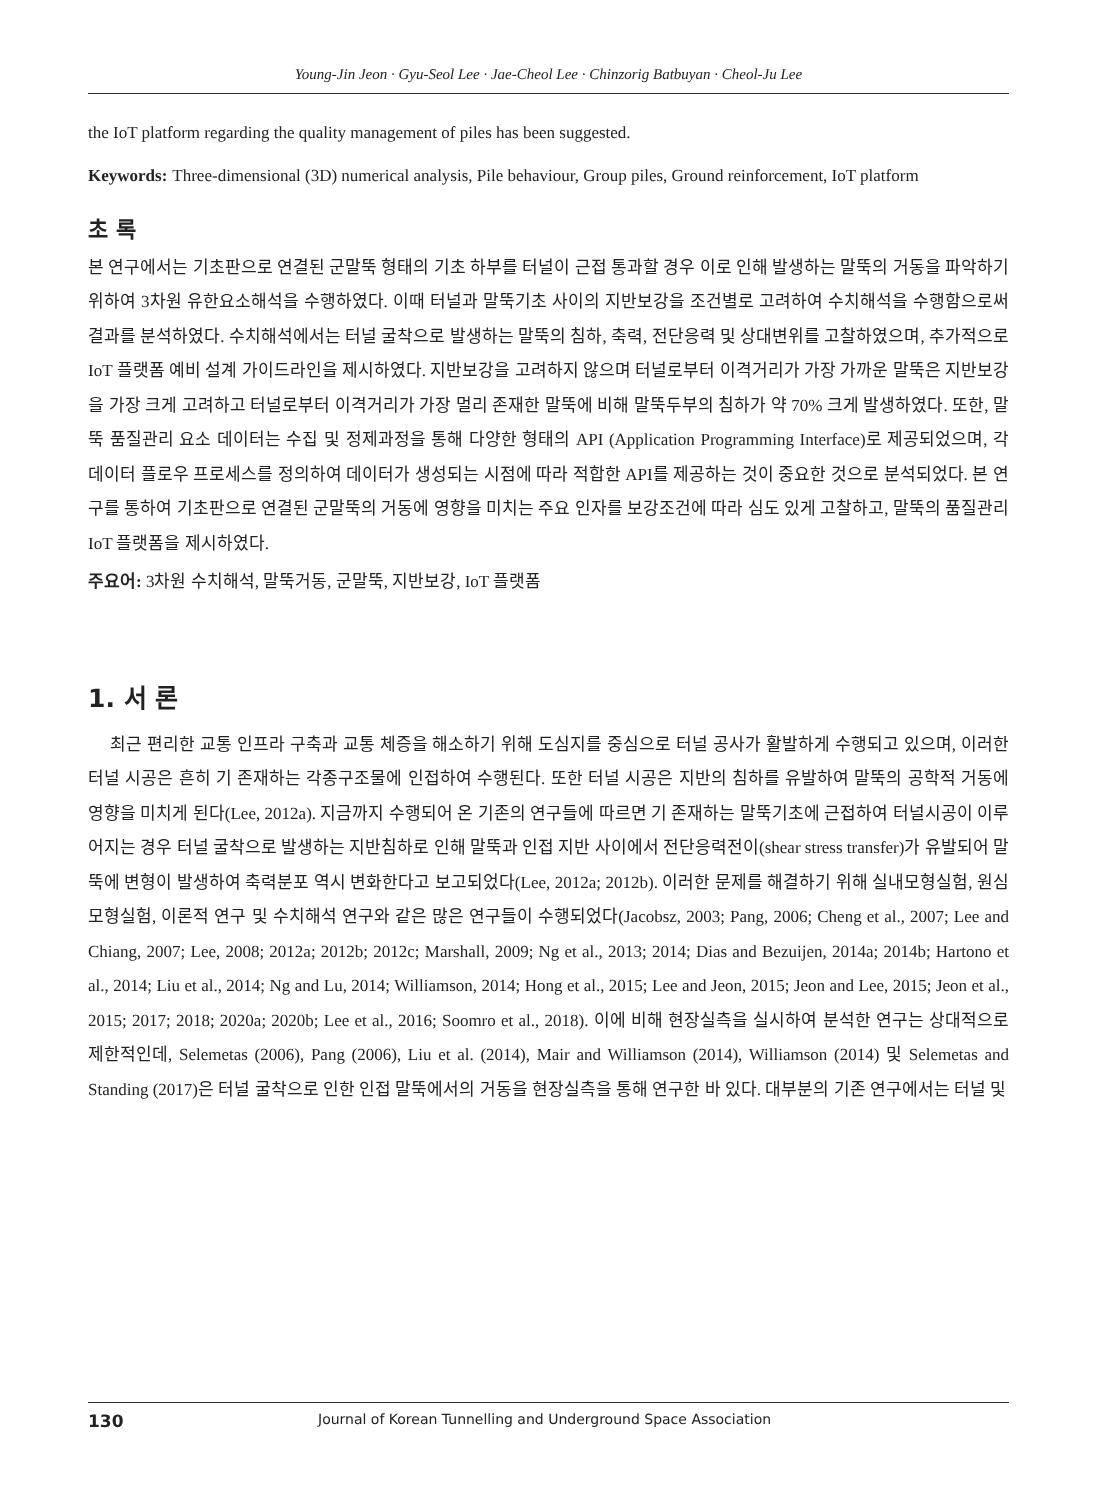Young-Jin Jeon · Gyu-Seol Lee · Jae-Cheol Lee · Chinzorig Batbuyan · Cheol-Ju Lee
the IoT platform regarding the quality management of piles has been suggested.
Keywords: Three-dimensional (3D) numerical analysis, Pile behaviour, Group piles, Ground reinforcement, IoT platform
초 록
본 연구에서는 기초판으로 연결된 군말뚝 형태의 기초 하부를 터널이 근접 통과할 경우 이로 인해 발생하는 말뚝의 거동을 파악하기 위하여 3차원 유한요소해석을 수행하였다. 이때 터널과 말뚝기초 사이의 지반보강을 조건별로 고려하여 수치해석을 수행함으로써 결과를 분석하였다. 수치해석에서는 터널 굴착으로 발생하는 말뚝의 침하, 축력, 전단응력 및 상대변위를 고찰하였으며, 추가적으로 IoT 플랫폼 예비 설계 가이드라인을 제시하였다. 지반보강을 고려하지 않으며 터널로부터 이격거리가 가장 가까운 말뚝은 지반보강을 가장 크게 고려하고 터널로부터 이격거리가 가장 멀리 존재한 말뚝에 비해 말뚝두부의 침하가 약 70% 크게 발생하였다. 또한, 말뚝 품질관리 요소 데이터는 수집 및 정제과정을 통해 다양한 형태의 API (Application Programming Interface)로 제공되었으며, 각 데이터 플로우 프로세스를 정의하여 데이터가 생성되는 시점에 따라 적합한 API를 제공하는 것이 중요한 것으로 분석되었다. 본 연구를 통하여 기초판으로 연결된 군말뚝의 거동에 영향을 미치는 주요 인자를 보강조건에 따라 심도 있게 고찰하고, 말뚝의 품질관리 IoT 플랫폼을 제시하였다.
주요어: 3차원 수치해석, 말뚝거동, 군말뚝, 지반보강, IoT 플랫폼
1. 서 론
최근 편리한 교통 인프라 구축과 교통 체증을 해소하기 위해 도심지를 중심으로 터널 공사가 활발하게 수행되고 있으며, 이러한 터널 시공은 흔히 기 존재하는 각종구조물에 인접하여 수행된다. 또한 터널 시공은 지반의 침하를 유발하여 말뚝의 공학적 거동에 영향을 미치게 된다(Lee, 2012a). 지금까지 수행되어 온 기존의 연구들에 따르면 기 존재하는 말뚝기초에 근접하여 터널시공이 이루어지는 경우 터널 굴착으로 발생하는 지반침하로 인해 말뚝과 인접 지반 사이에서 전단응력전이(shear stress transfer)가 유발되어 말뚝에 변형이 발생하여 축력분포 역시 변화한다고 보고되었다(Lee, 2012a; 2012b). 이러한 문제를 해결하기 위해 실내모형실험, 원심모형실험, 이론적 연구 및 수치해석 연구와 같은 많은 연구들이 수행되었다(Jacobsz, 2003; Pang, 2006; Cheng et al., 2007; Lee and Chiang, 2007; Lee, 2008; 2012a; 2012b; 2012c; Marshall, 2009; Ng et al., 2013; 2014; Dias and Bezuijen, 2014a; 2014b; Hartono et al., 2014; Liu et al., 2014; Ng and Lu, 2014; Williamson, 2014; Hong et al., 2015; Lee and Jeon, 2015; Jeon and Lee, 2015; Jeon et al., 2015; 2017; 2018; 2020a; 2020b; Lee et al., 2016; Soomro et al., 2018). 이에 비해 현장실측을 실시하여 분석한 연구는 상대적으로 제한적인데, Selemetas (2006), Pang (2006), Liu et al. (2014), Mair and Williamson (2014), Williamson (2014) 및 Selemetas and Standing (2017)은 터널 굴착으로 인한 인접 말뚝에서의 거동을 현장실측을 통해 연구한 바 있다. 대부분의 기존 연구에서는 터널 및
130 Journal of Korean Tunnelling and Underground Space Association